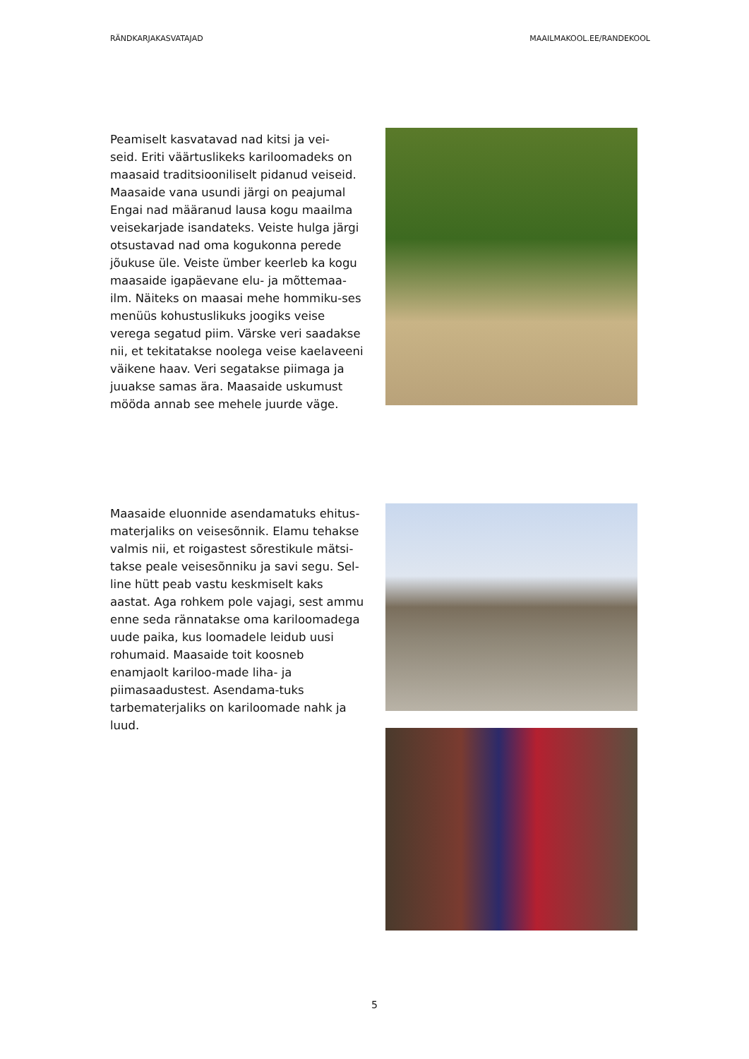RÄNDKARJAKASVATAJAD MAAILMAKOOL.EE/RANDEKOOL
Peamiselt kasvatavad nad kitsi ja vei-
seid. Eriti väärtuslikeks kariloomadeks on maasaid traditsiooniliselt pidanud veiseid. Maasaide vana usundi järgi on peajumal Engai nad määranud lausa kogu maailma veisekarjade isandateks. Veiste hulga järgi otsustavad nad oma kogukonna perede jõukuse üle. Veiste ümber keerleb ka kogu maasaide igapäevane elu- ja mõttemaa-ilm. Näiteks on maasai mehe hommiku-ses menüüs kohustuslikuks joogiks veise verega segatud piim. Värske veri saadakse nii, et tekitatakse noolega veise kaelaveeni väikene haav. Veri segatakse piimaga ja juuakse samas ära. Maasaide uskumust mööda annab see mehele juurde väge.
Maasaide eluonnide asendamatuks ehitus-materjaliks on veisesõnnik. Elamu tehakse valmis nii, et roigastest sõrestikule mätsi-takse peale veisesõnniku ja savi segu. Sel-line hütt peab vastu keskmiselt kaks aastat. Aga rohkem pole vajagi, sest ammu enne seda rännatakse oma kariloomadega uude paika, kus loomadele leidub uusi rohumaid. Maasaide toit koosneb enamjaolt kariloo-made liha- ja piimasaadustest. Asendama-tuks tarbematerjaliks on kariloomade nahk ja luud.
5